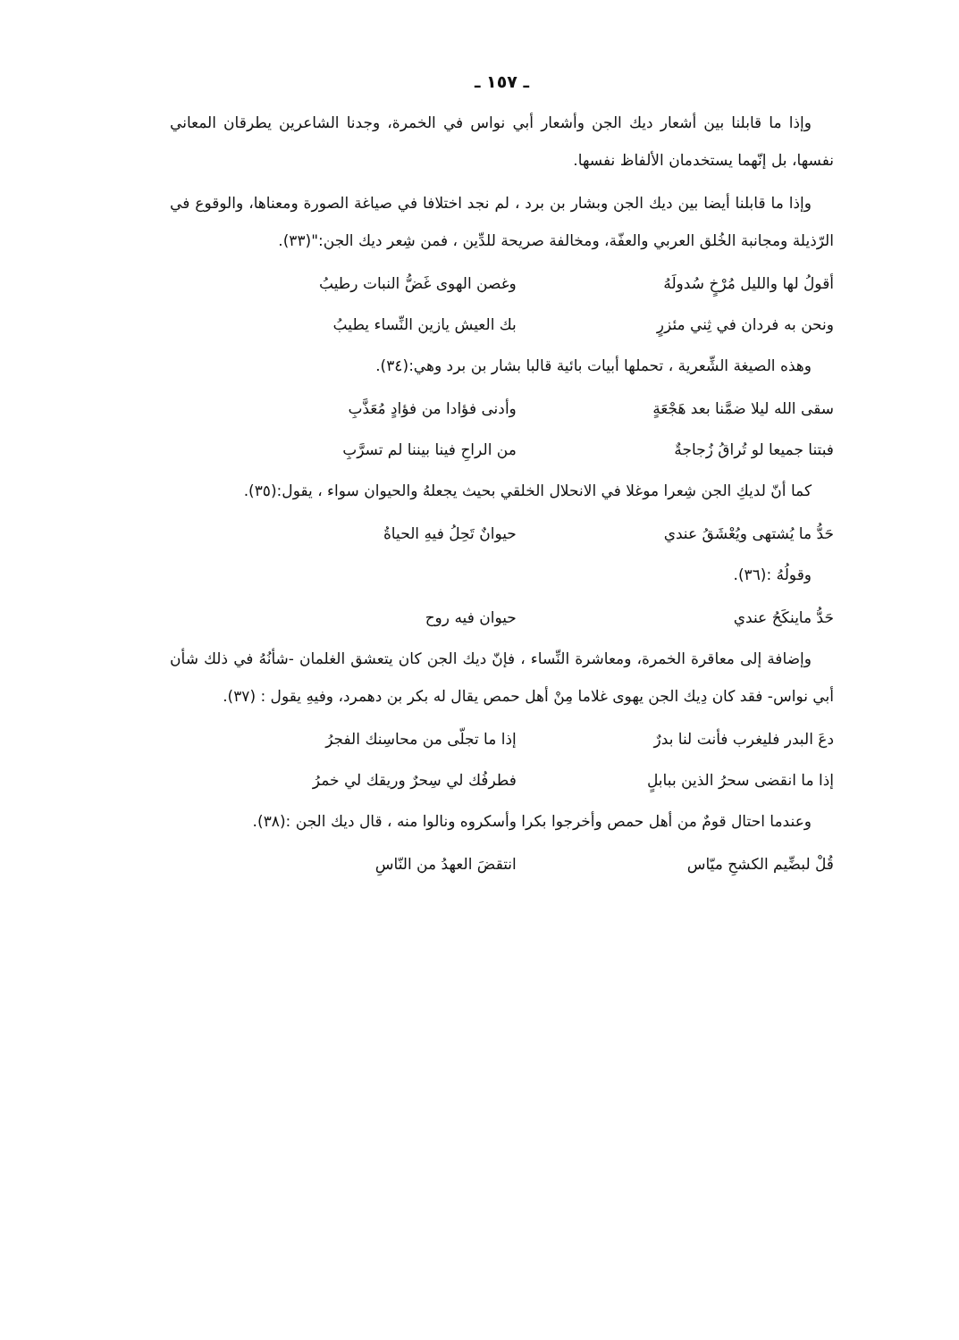ـ ١٥٧ ـ
وإذا ما قابلنا بين أشعار ديك الجن وأشعار أبي نواس في الخمرة، وجدنا الشاعرين يطرقان المعاني نفسها، بل إنّهما يستخدمان الألفاظ نفسها.
وإذا ما قابلنا أيضا بين ديك الجن وبشار بن برد ، لم نجد اختلافا في صياغة الصورة ومعناها، والوقوع في الرّذيلة ومجانبة الخُلق العربي والعفّة، ومخالفة صريحة للدِّين ، فمن شِعر ديك الجن:"(٣٣).
أقولُ لها والليل مُرْخٍ سُدولَهُ وغصن الهوى غَضُّ النبات رطيبُ
ونحن به فردان في ثِني مئزرٍ بك العيش يازين النِّساء يطيبُ
وهذه الصيغة الشِّعرية ، تحملها أبيات بائية قالبا بشار بن برد وهي:(٣٤).
سقى الله ليلا ضمَّنا بعد هَجْعَةٍ وأدنى فؤادا من فؤادٍ مُعَذَّبِ
فبتنا جميعا لو تُراقُ زُجاجةٌ من الراحِ فينا بيننا لم تسرَّبِ
كما أنّ لديكِ الجن شِعرا موغلا في الانحلال الخلقي بحيث يجعلهُ والحيوان سواء ، يقول:(٣٥).
حَدُّ ما يُشتهى ويُعْشَقُ عندي حيوانٌ تَحِلُ فيهِ الحياةُ
وقولُهُ :(٣٦).
حَدُّ ماينكَحُ عندي حيوان فيه روح
وإضافة إلى معاقرة الخمرة، ومعاشرة النِّساء ، فإنّ ديك الجن كان يتعشق الغلمان -شأنُهُ في ذلك شأن أبي نواس- فقد كان دِيك الجن يهوى غلاما مِنْ أهل حمص يقال له بكر بن دهمرد، وفيهِ يقول : (٣٧).
دعَ البدر فليغرب فأنت لنا بدرٌ إذا ما تجلّى من محاسِنك الفجرُ
إذا ما انقضى سحرُ الذين ببابلٍ فطرفُك لي سِحرٌ وريقك لي خمرُ
وعندما احتال قومٌ من أهل حمص وأخرجوا بكرا وأسكروه ونالوا منه ، قال ديك الجن :(٣٨).
قُلْ لبضِّيم الكشحِ ميّاس انتقضَ العهدُ من النّاسِ